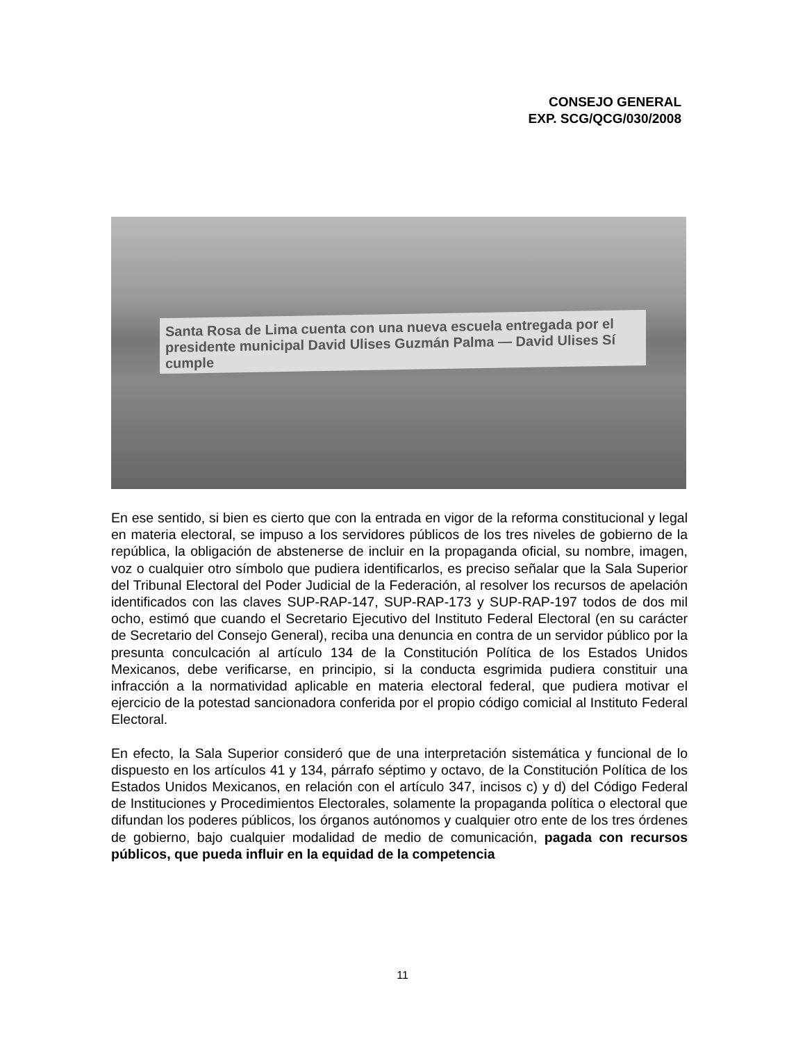CONSEJO GENERAL
EXP. SCG/QCG/030/2008
Santa Rosa de Lima cuenta con una nueva escuela entregada por el presidente municipal David Ulises Guzmán Palma — David Ulises Sí cumple
En ese sentido, si bien es cierto que con la entrada en vigor de la reforma constitucional y legal en materia electoral, se impuso a los servidores públicos de los tres niveles de gobierno de la república, la obligación de abstenerse de incluir en la propaganda oficial, su nombre, imagen, voz o cualquier otro símbolo que pudiera identificarlos, es preciso señalar que la Sala Superior del Tribunal Electoral del Poder Judicial de la Federación, al resolver los recursos de apelación identificados con las claves SUP-RAP-147, SUP-RAP-173 y SUP-RAP-197 todos de dos mil ocho, estimó que cuando el Secretario Ejecutivo del Instituto Federal Electoral (en su carácter de Secretario del Consejo General), reciba una denuncia en contra de un servidor público por la presunta conculcación al artículo 134 de la Constitución Política de los Estados Unidos Mexicanos, debe verificarse, en principio, si la conducta esgrimida pudiera constituir una infracción a la normatividad aplicable en materia electoral federal, que pudiera motivar el ejercicio de la potestad sancionadora conferida por el propio código comicial al Instituto Federal Electoral.
En efecto, la Sala Superior consideró que de una interpretación sistemática y funcional de lo dispuesto en los artículos 41 y 134, párrafo séptimo y octavo, de la Constitución Política de los Estados Unidos Mexicanos, en relación con el artículo 347, incisos c) y d) del Código Federal de Instituciones y Procedimientos Electorales, solamente la propaganda política o electoral que difundan los poderes públicos, los órganos autónomos y cualquier otro ente de los tres órdenes de gobierno, bajo cualquier modalidad de medio de comunicación, pagada con recursos públicos, que pueda influir en la equidad de la competencia
11